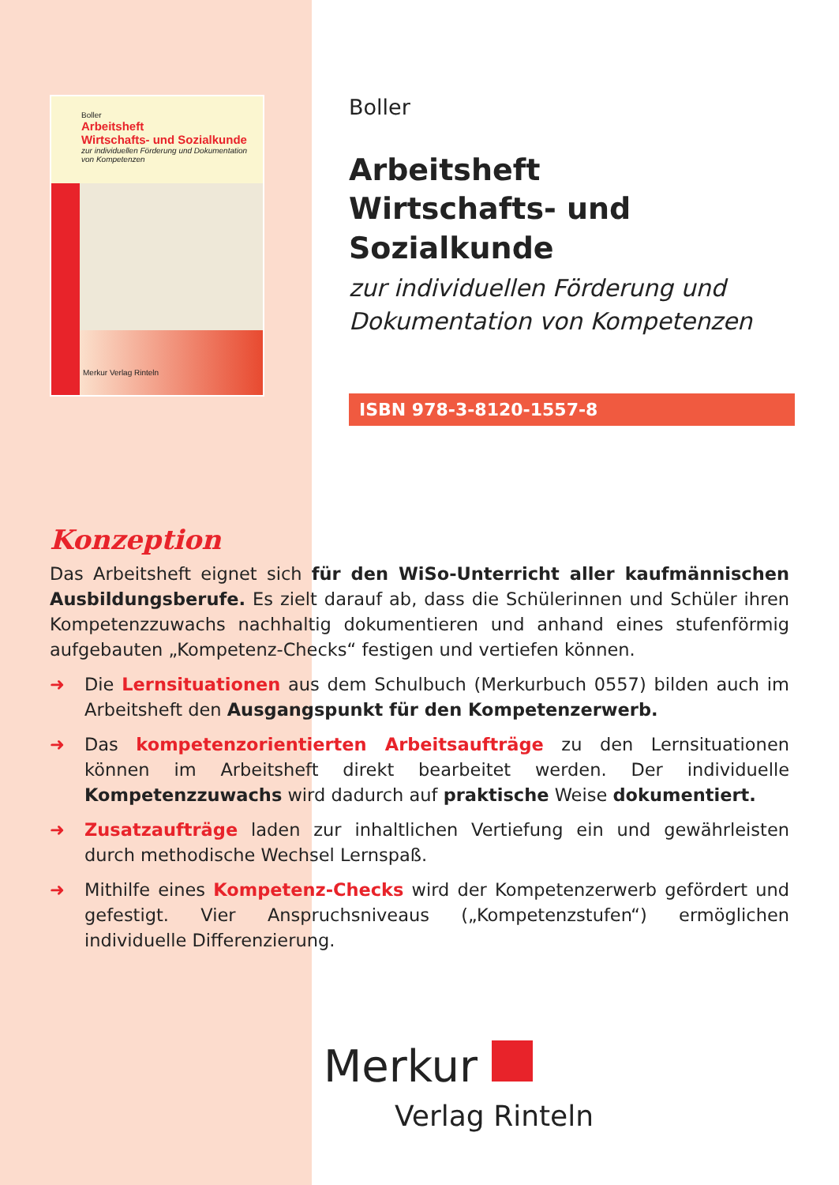Boller
Arbeitsheft
Wirtschafts- und Sozialkunde
zur individuellen Förderung und Dokumentation
von Kompetenzen
Merkur Verlag Rinteln
Boller
Arbeitsheft
Wirtschafts- und Sozialkunde
zur individuellen Förderung und
Dokumentation von Kompetenzen
ISBN 978-3-8120-1557-8
Konzeption
Das Arbeitsheft eignet sich für den WiSo-Unterricht aller kaufmännischen Ausbildungsberufe. Es zielt darauf ab, dass die Schülerinnen und Schüler ihren Kompetenzzuwachs nachhaltig dokumentieren und anhand eines stufenförmig aufgebauten „Kompetenz-Checks“ festigen und vertiefen können.
➜ Die Lernsituationen aus dem Schulbuch (Merkurbuch 0557) bilden auch im Arbeitsheft den Ausgangspunkt für den Kompetenzerwerb.
➜ Das kompetenzorientierten Arbeitsaufträge zu den Lernsituationen können im Arbeitsheft direkt bearbeitet werden. Der individuelle Kompetenzzuwachs wird dadurch auf praktische Weise dokumentiert.
➜ Zusatzaufträge laden zur inhaltlichen Vertiefung ein und gewährleisten durch methodische Wechsel Lernspaß.
➜ Mithilfe eines Kompetenz-Checks wird der Kompetenzerwerb gefördert und gefestigt. Vier Anspruchsniveaus („Kompetenzstufen“) ermöglichen individuelle Differenzierung.
Merkur
Verlag Rinteln